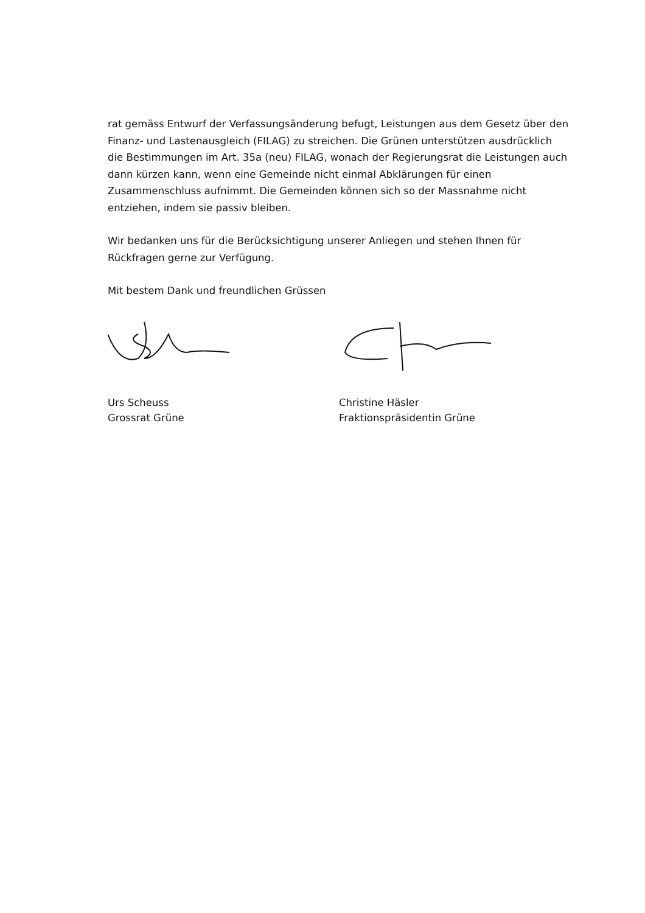rat gemäss Entwurf der Verfassungsänderung befugt, Leistungen aus dem Gesetz über den Finanz- und Lastenausgleich (FILAG) zu streichen. Die Grünen unterstützen ausdrücklich die Bestimmungen im Art. 35a (neu) FILAG, wonach der Regierungsrat die Leistungen auch dann kürzen kann, wenn eine Gemeinde nicht einmal Abklärungen für einen Zusammenschluss aufnimmt. Die Gemeinden können sich so der Massnahme nicht entziehen, indem sie passiv bleiben.
Wir bedanken uns für die Berücksichtigung unserer Anliegen und stehen Ihnen für Rückfragen gerne zur Verfügung.
Mit bestem Dank und freundlichen Grüssen
Urs Scheuss
Grossrat Grüne
Christine Häsler
Fraktionspräsidentin Grüne